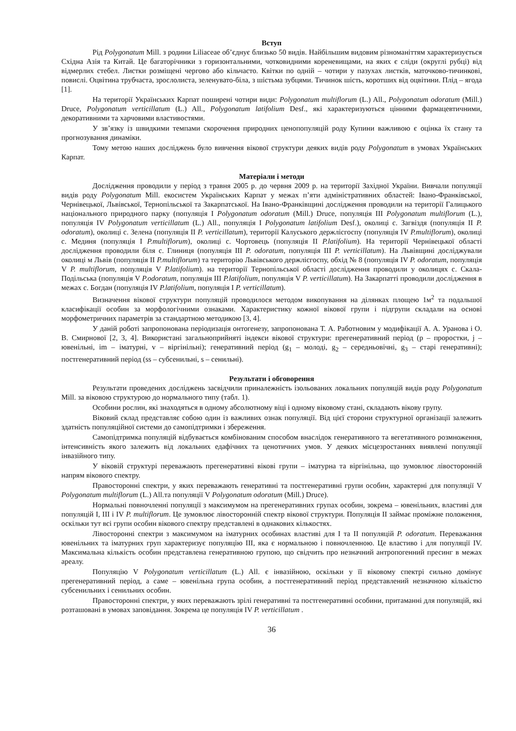Вступ
Рід Polygonatum Mill. з родини Liliaceae об’єднує близько 50 видів. Найбільшим видовим різноманіттям характеризується Східна Азія та Китай. Це багаторічники з горизонтальними, чотковидними кореневищами, на яких є сліди (округлі рубці) від відмерлих стебел. Листки розміщені черговo або кільчасто. Квітки по одній – чотири у пазухах листків, маточково-тичинкові, повислі. Оцвітина трубчаста, зрослолиста, зеленувато-біла, з шістьма зубцями. Тичинок шість, коротших від оцвітини. Плід – ягода [1].
На території Українських Карпат поширені чотири види: Polygonatum multiflorum (L.) All., Polygonatum odoratum (Mill.) Druce, Polygonatum verticillatum (L.) All., Polygonatum latifolium Desf., які характеризуються цінними фармацевтичними, декоративними та харчовими властивостями.
У зв’язку із швидкими темпами скорочення природних ценопопуляцій роду Купини важливою є оцінка їх стану та прогнозування динаміки.
Тому метою наших досліджень було вивчення вікової структури деяких видів роду Polygonatum в умовах Українських Карпат.
Матеріали і методи
Дослідження проводили у період з травня 2005 р. до червня 2009 р. на території Західної України. Вивчали популяції видів роду Polygonatum Mill. екосистем Українських Карпат у межах п’яти адміністративних областей: Івано-Франківської, Чернівецької, Львівської, Тернопільської та Закарпатської. На Івано-Франківщині дослідження проводили на території Галицького національного природного парку (популяція І Polygonatum odoratum (Mill.) Druce, популяція ІІІ Polygonatum multiflorum (L.), популяція IV Polygonatum verticillatum (L.) All., популяція І Polygonatum latifolium Desf.), околиці с. Загвіздя (популяція ІІ P. odoratum), околиці с. Зелена (популяція ІІ P. verticillatum), території Калуського держлісгоспу (популяція IV P.multiflorum), околиці с. Мединя (популяція І P.multiflorum), околиці с. Чортовець (популяція ІІ P.latifolium). На території Чернівецької області дослідження проводили біля с. Глиниця (популяція ІІІ P. odoratum, популяція ІІІ P. verticillatum). На Львівщині досліджували околиці м Львів (популяція ІІ P.multiflorum) та територію Львівського держлісгоспу, обхід № 8 (популяція IV P. odoratum, популяція V P. multiflorum, популяція V P.latifolium). на території Тернопільської області дослідження проводили у околицях с. Скала-Подільська (популяція V P.odoratum, популяція ІІІ P.latifolium, популяція V P. verticillatum). На Закарпатті проводили дослідження в межах с. Богдан (популяція IV P.latifolium, популяція І P. verticillatum).
Визначення вікової структури популяцій проводилося методом викопування на ділянках площею 1м<sup>2</sup> та подальшої класифікації особин за морфологічними ознаками. Характеристику кожної вікової групи і підгрупи складали на основі морфометричних параметрів за стандартною методикою [3, 4].
У даній роботі запропонована періодизація онтогенезу, запропонована Т. А. Работновим у модифікації А. А. Уранова і О. В. Смирнової [2, 3, 4]. Використані загальноприйняті індекси вікової структури: прегенеративний період (p – проростки, j – ювенільні, im – іматурні, v – віргінільні); генеративний період (g<sub>1</sub> – молоді, g<sub>2</sub> – середньовічні, g<sub>3</sub> – старі генеративні); постгенеративний період (ss – субсенильні, s – сенильні).
Результати і обговорення
Результати проведених досліджень засвідчили приналежність ізольованих локальних популяцій видів роду Polygonatum Mill. за віковою структурою до нормального типу (табл. 1).
Особини рослин, які знаходяться в одному абсолютному віці і одному віковому стані, складають вікову групу.
Віковий склад представляє собою один із важливих ознак популяції. Від цієї сторони структурної організації залежить здатність популяційної системи до самопідтримки і збереження.
Самопідтримка популяцій відбувається комбінованим способом внаслідок генеративного та вегетативного розмноження, інтенсивність якого залежить від локальних едафічних та ценотичних умов. У деяких місцезростаннях виявлені популяції інвазійного типу.
У віковій структурі переважають прегенеративні вікові групи – іматурна та віргінільна, що зумовлює лівосторонній напрям вікового спектру.
Правосторонні спектри, у яких переважають генеративні та постгенеративні групи особин, характерні для популяції V Polygonatum multiflorum (L.) All.та популяції V Polygonatum odoratum (Mill.) Druce).
Нормальні повночленні популяції з максимумом на прегенеративних групах особин, зокрема – ювенільних, властиві для популяцій І, ІІІ і IV P. multiflorum. Це зумовлює лівосторонній спектр вікової структури. Популяція ІІ займає проміжне положення, оскільки тут всі групи особин вікового спектру представлені в однакових кількостях.
Лівосторонні спектри з максимумом на іматурних особинах властиві для І та ІІ популяцій P. odoratum. Переважання ювенільних та іматурних груп характеризує популяцію ІІІ, яка є нормальною і повночленною. Це властиво і для популяції IV. Максимальна кількість особин представлена генеративною групою, що свідчить про незначний антропогенний пресинг в межах ареалу.
Популяцію V Polygonatum verticillatum (L.) All. є інвазійною, оскільки у її віковому спектрі сильно домінує прегенеративний період, а саме – ювенільна група особин, а постгенеративний період представлений незначною кількістю субсенильних і сенильних особин.
Правосторонні спектри, у яких переважають зрілі генеративні та постгенеративні особини, притаманні для популяцій, які розташовані в умовах заповідання. Зокрема це популяція IV P. verticillatum .
36